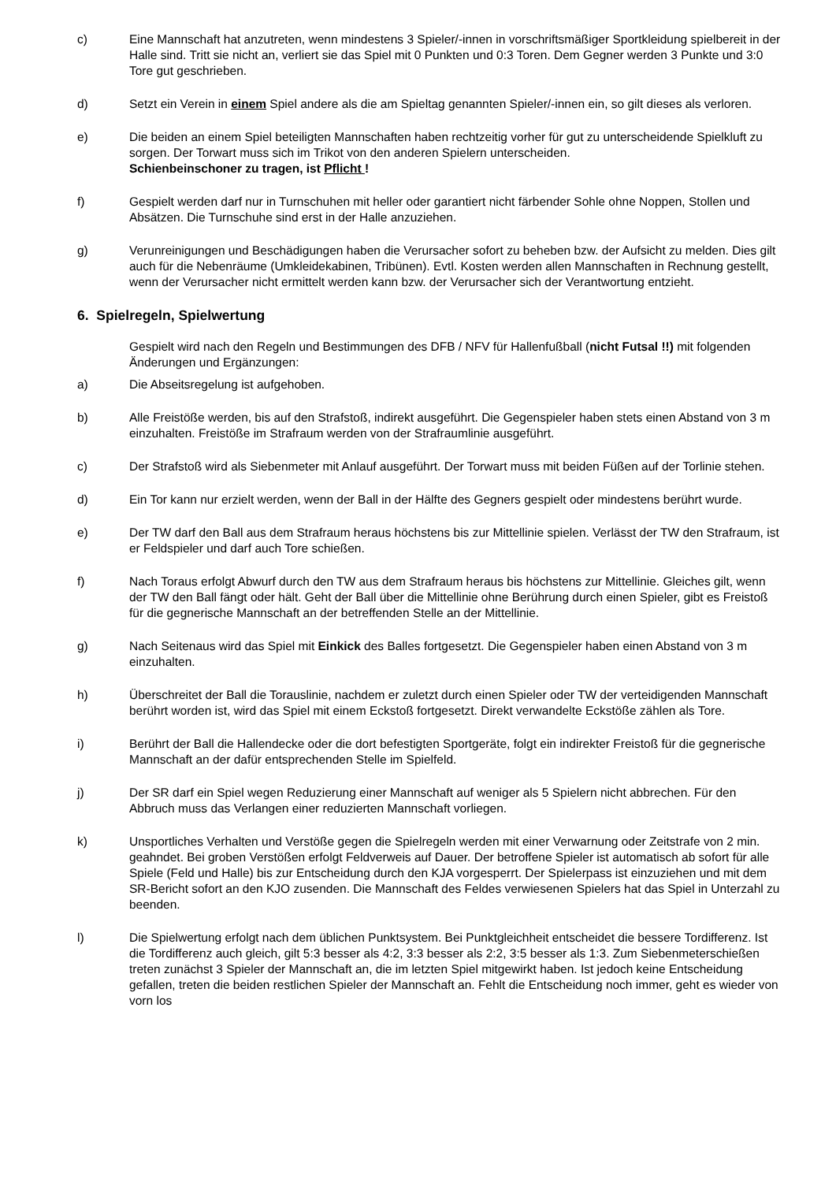c) Eine Mannschaft hat anzutreten, wenn mindestens 3 Spieler/-innen in vorschriftsmäßiger Sportkleidung spielbereit in der Halle sind. Tritt sie nicht an, verliert sie das Spiel mit 0 Punkten und 0:3 Toren. Dem Gegner werden 3 Punkte und 3:0 Tore gut geschrieben.
d) Setzt ein Verein in einem Spiel andere als die am Spieltag genannten Spieler/-innen ein, so gilt dieses als verloren.
e) Die beiden an einem Spiel beteiligten Mannschaften haben rechtzeitig vorher für gut zu unterscheidende Spielkluft zu sorgen. Der Torwart muss sich im Trikot von den anderen Spielern unterscheiden.
Schienbeinschoner zu tragen, ist Pflicht !
f) Gespielt werden darf nur in Turnschuhen mit heller oder garantiert nicht färbender Sohle ohne Noppen, Stollen und Absätzen. Die Turnschuhe sind erst in der Halle anzuziehen.
g) Verunreinigungen und Beschädigungen haben die Verursacher sofort zu beheben bzw. der Aufsicht zu melden. Dies gilt auch für die Nebenräume (Umkleidekabinen, Tribünen). Evtl. Kosten werden allen Mannschaften in Rechnung gestellt, wenn der Verursacher nicht ermittelt werden kann bzw. der Verursacher sich der Verantwortung entzieht.
6. Spielregeln, Spielwertung
Gespielt wird nach den Regeln und Bestimmungen des DFB / NFV für Hallenfußball (nicht Futsal !!) mit folgenden Änderungen und Ergänzungen:
a) Die Abseitsregelung ist aufgehoben.
b) Alle Freistöße werden, bis auf den Strafstoß, indirekt ausgeführt. Die Gegenspieler haben stets einen Abstand von 3 m einzuhalten. Freistöße im Strafraum werden von der Strafraumlinie ausgeführt.
c) Der Strafstoß wird als Siebenmeter mit Anlauf ausgeführt. Der Torwart muss mit beiden Füßen auf der Torlinie stehen.
d) Ein Tor kann nur erzielt werden, wenn der Ball in der Hälfte des Gegners gespielt oder mindestens berührt wurde.
e) Der TW darf den Ball aus dem Strafraum heraus höchstens bis zur Mittellinie spielen. Verlässt der TW den Strafraum, ist er Feldspieler und darf auch Tore schießen.
f) Nach Toraus erfolgt Abwurf durch den TW aus dem Strafraum heraus bis höchstens zur Mittellinie. Gleiches gilt, wenn der TW den Ball fängt oder hält. Geht der Ball über die Mittellinie ohne Berührung durch einen Spieler, gibt es Freistoß für die gegnerische Mannschaft an der betreffenden Stelle an der Mittellinie.
g) Nach Seitenaus wird das Spiel mit Einkick des Balles fortgesetzt. Die Gegenspieler haben einen Abstand von 3 m einzuhalten.
h) Überschreitet der Ball die Torauslinie, nachdem er zuletzt durch einen Spieler oder TW der verteidigenden Mannschaft berührt worden ist, wird das Spiel mit einem Eckstoß fortgesetzt. Direkt verwandelte Eckstöße zählen als Tore.
i) Berührt der Ball die Hallendecke oder die dort befestigten Sportgeräte, folgt ein indirekter Freistoß für die gegnerische Mannschaft an der dafür entsprechenden Stelle im Spielfeld.
j) Der SR darf ein Spiel wegen Reduzierung einer Mannschaft auf weniger als 5 Spielern nicht abbrechen. Für den Abbruch muss das Verlangen einer reduzierten Mannschaft vorliegen.
k) Unsportliches Verhalten und Verstöße gegen die Spielregeln werden mit einer Verwarnung oder Zeitstrafe von 2 min. geahndet. Bei groben Verstößen erfolgt Feldverweis auf Dauer. Der betroffene Spieler ist automatisch ab sofort für alle Spiele (Feld und Halle) bis zur Entscheidung durch den KJA vorgesperrt. Der Spielerpass ist einzuziehen und mit dem SR-Bericht sofort an den KJO zusenden. Die Mannschaft des Feldes verwiesenen Spielers hat das Spiel in Unterzahl zu beenden.
l) Die Spielwertung erfolgt nach dem üblichen Punktsystem. Bei Punktgleichheit entscheidet die bessere Tordifferenz. Ist die Tordifferenz auch gleich, gilt 5:3 besser als 4:2, 3:3 besser als 2:2, 3:5 besser als 1:3. Zum Siebenmeterschießen treten zunächst 3 Spieler der Mannschaft an, die im letzten Spiel mitgewirkt haben. Ist jedoch keine Entscheidung gefallen, treten die beiden restlichen Spieler der Mannschaft an. Fehlt die Entscheidung noch immer, geht es wieder von vorn los